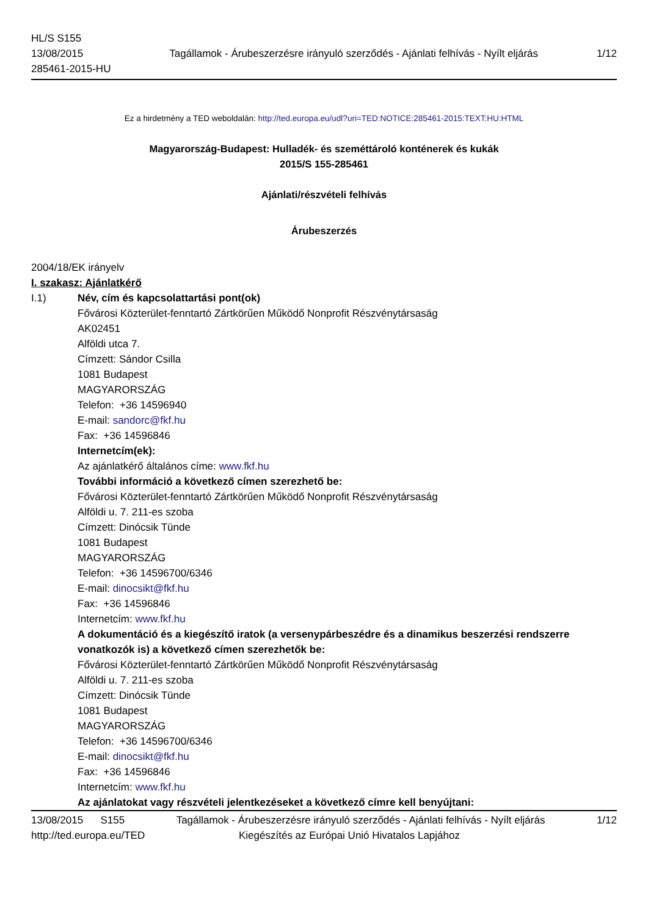HL/S S155
13/08/2015
285461-2015-HU
Tagállamok - Árubeszerzésre irányuló szerződés - Ajánlati felhívás - Nyílt eljárás
1/12
Ez a hirdetmény a TED weboldalán: http://ted.europa.eu/udl?uri=TED:NOTICE:285461-2015:TEXT:HU:HTML
Magyarország-Budapest: Hulladék- és szeméttároló konténerek és kukák
2015/S 155-285461
Ajánlati/részvételi felhívás
Árubeszerzés
2004/18/EK irányelv
I. szakasz: Ajánlatkérő
I.1) Név, cím és kapcsolattartási pont(ok)
Fővárosi Közterület-fenntartó Zártkörűen Működő Nonprofit Részvénytársaság
AK02451
Alföldi utca 7.
Címzett: Sándor Csilla
1081 Budapest
MAGYARORSZÁG
Telefon: +36 14596940
E-mail: sandorc@fkf.hu
Fax: +36 14596846
Internetcím(ek):
Az ajánlatkérő általános címe: www.fkf.hu
További információ a következő címen szerezhető be:
Fővárosi Közterület-fenntartó Zártkörűen Működő Nonprofit Részvénytársaság
Alföldi u. 7. 211-es szoba
Címzett: Dinócsik Tünde
1081 Budapest
MAGYARORSZÁG
Telefon: +36 14596700/6346
E-mail: dinocsikt@fkf.hu
Fax: +36 14596846
Internetcím: www.fkf.hu
A dokumentáció és a kiegészítő iratok (a versenypárbeszédre és a dinamikus beszerzési rendszerre vonatkozók is) a következő címen szerezhetők be:
Fővárosi Közterület-fenntartó Zártkörűen Működő Nonprofit Részvénytársaság
Alföldi u. 7. 211-es szoba
Címzett: Dinócsik Tünde
1081 Budapest
MAGYARORSZÁG
Telefon: +36 14596700/6346
E-mail: dinocsikt@fkf.hu
Fax: +36 14596846
Internetcím: www.fkf.hu
Az ajánlatokat vagy részvételi jelentkezéseket a következő címre kell benyújtani:
13/08/2015 S155 Tagállamok - Árubeszerzésre irányuló szerződés - Ajánlati felhívás - Nyílt eljárás
1/12
http://ted.europa.eu/TED Kiegészítés az Európai Unió Hivatalos Lapjához